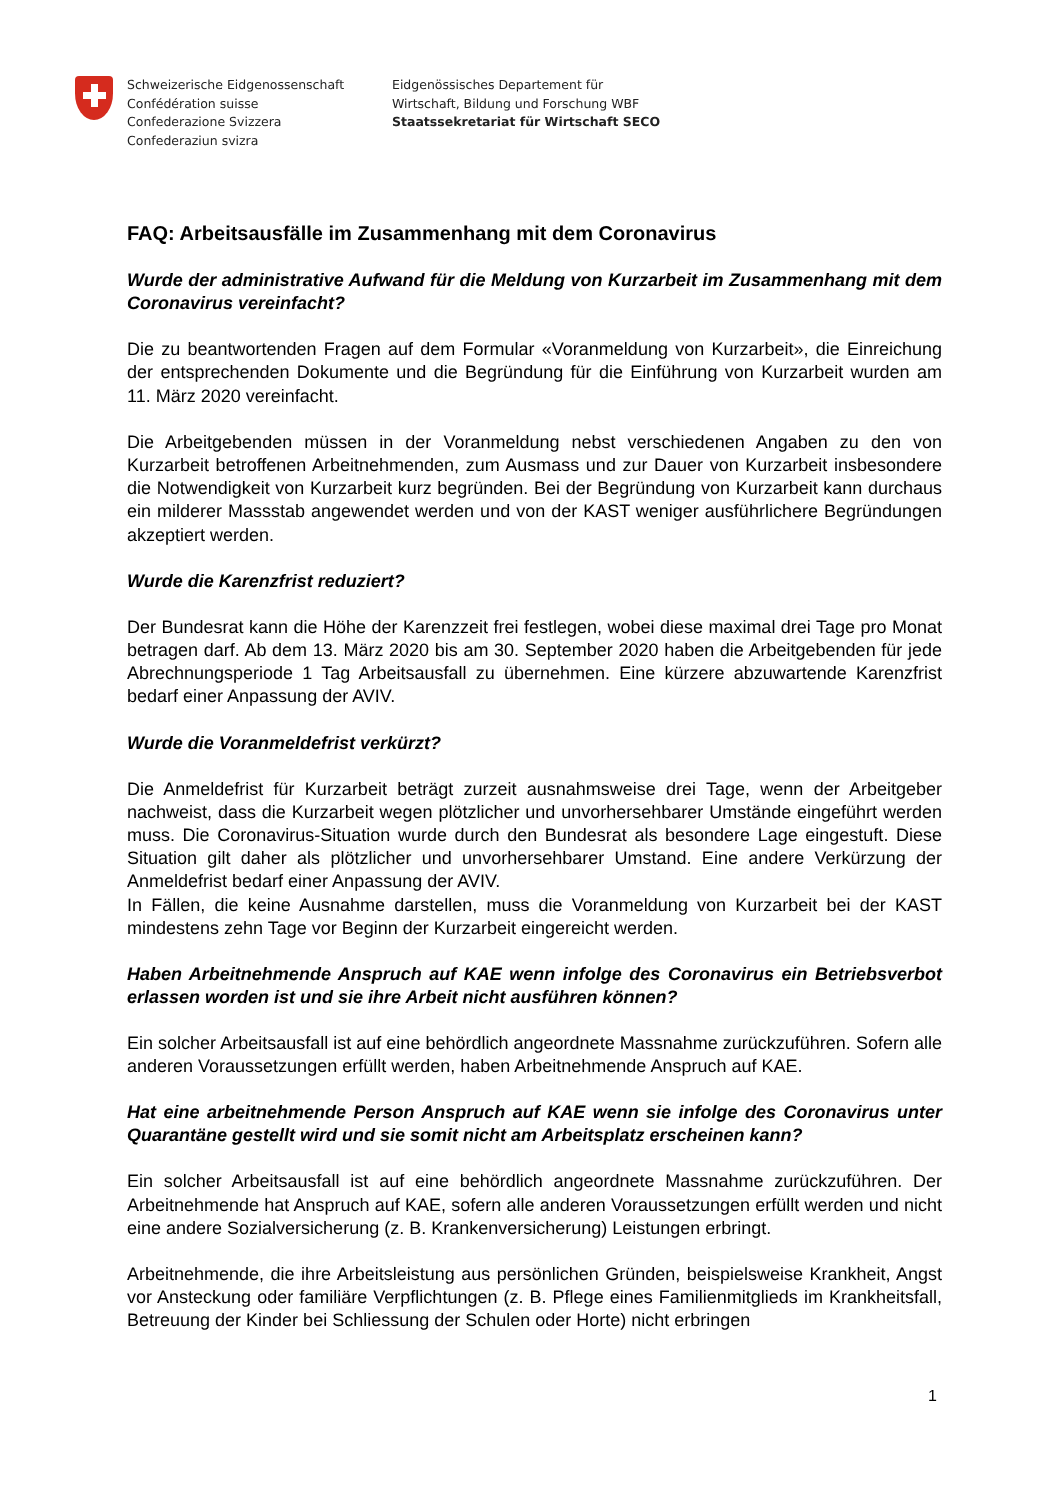Schweizerische Eidgenossenschaft
Confédération suisse
Confederazione Svizzera
Confederaziun svizra
Eidgenössisches Departement für
Wirtschaft, Bildung und Forschung WBF
Staatssekretariat für Wirtschaft SECO
FAQ: Arbeitsausfälle im Zusammenhang mit dem Coronavirus
Wurde der administrative Aufwand für die Meldung von Kurzarbeit im Zusammenhang mit dem Coronavirus vereinfacht?
Die zu beantwortenden Fragen auf dem Formular «Voranmeldung von Kurzarbeit», die Einreichung der entsprechenden Dokumente und die Begründung für die Einführung von Kurzarbeit wurden am 11. März 2020 vereinfacht.
Die Arbeitgebenden müssen in der Voranmeldung nebst verschiedenen Angaben zu den von Kurzarbeit betroffenen Arbeitnehmenden, zum Ausmass und zur Dauer von Kurzarbeit insbesondere die Notwendigkeit von Kurzarbeit kurz begründen. Bei der Begründung von Kurzarbeit kann durchaus ein milderer Massstab angewendet werden und von der KAST weniger ausführlichere Begründungen akzeptiert werden.
Wurde die Karenzfrist reduziert?
Der Bundesrat kann die Höhe der Karenzzeit frei festlegen, wobei diese maximal drei Tage pro Monat betragen darf. Ab dem 13. März 2020 bis am 30. September 2020 haben die Arbeitgebenden für jede Abrechnungsperiode 1 Tag Arbeitsausfall zu übernehmen. Eine kürzere abzuwartende Karenzfrist bedarf einer Anpassung der AVIV.
Wurde die Voranmeldefrist verkürzt?
Die Anmeldefrist für Kurzarbeit beträgt zurzeit ausnahmsweise drei Tage, wenn der Arbeitgeber nachweist, dass die Kurzarbeit wegen plötzlicher und unvorhersehbarer Umstände eingeführt werden muss. Die Coronavirus-Situation wurde durch den Bundesrat als besondere Lage eingestuft. Diese Situation gilt daher als plötzlicher und unvorhersehbarer Umstand. Eine andere Verkürzung der Anmeldefrist bedarf einer Anpassung der AVIV.
In Fällen, die keine Ausnahme darstellen, muss die Voranmeldung von Kurzarbeit bei der KAST mindestens zehn Tage vor Beginn der Kurzarbeit eingereicht werden.
Haben Arbeitnehmende Anspruch auf KAE wenn infolge des Coronavirus ein Betriebsverbot erlassen worden ist und sie ihre Arbeit nicht ausführen können?
Ein solcher Arbeitsausfall ist auf eine behördlich angeordnete Massnahme zurückzuführen. Sofern alle anderen Voraussetzungen erfüllt werden, haben Arbeitnehmende Anspruch auf KAE.
Hat eine arbeitnehmende Person Anspruch auf KAE wenn sie infolge des Coronavirus unter Quarantäne gestellt wird und sie somit nicht am Arbeitsplatz erscheinen kann?
Ein solcher Arbeitsausfall ist auf eine behördlich angeordnete Massnahme zurückzuführen. Der Arbeitnehmende hat Anspruch auf KAE, sofern alle anderen Voraussetzungen erfüllt werden und nicht eine andere Sozialversicherung (z. B. Krankenversicherung) Leistungen erbringt.
Arbeitnehmende, die ihre Arbeitsleistung aus persönlichen Gründen, beispielsweise Krankheit, Angst vor Ansteckung oder familiäre Verpflichtungen (z. B. Pflege eines Familienmitglieds im Krankheitsfall, Betreuung der Kinder bei Schliessung der Schulen oder Horte) nicht erbringen
1